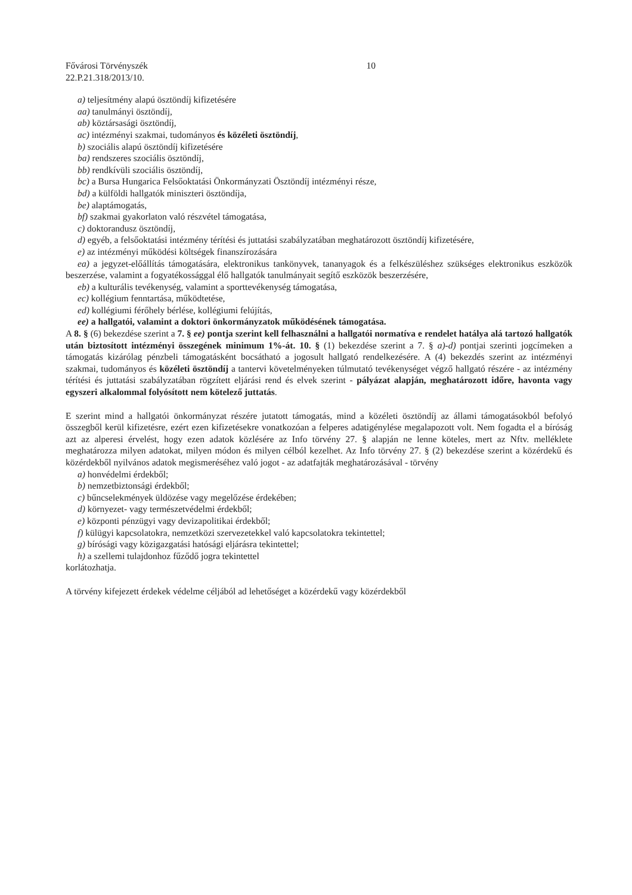Fővárosi Törvényszék
22.P.21.318/2013/10.
10
a) teljesítmény alapú ösztöndíj kifizetésére
aa) tanulmányi ösztöndíj,
ab) köztársasági ösztöndíj,
ac) intézményi szakmai, tudományos és közéleti ösztöndíj,
b) szociális alapú ösztöndíj kifizetésére
ba) rendszeres szociális ösztöndíj,
bb) rendkívüli szociális ösztöndíj,
bc) a Bursa Hungarica Felsőoktatási Önkormányzati Ösztöndíj intézményi része,
bd) a külföldi hallgatók miniszteri ösztöndíja,
be) alaptámogatás,
bf) szakmai gyakorlaton való részvétel támogatása,
c) doktorandusz ösztöndíj,
d) egyéb, a felsőoktatási intézmény térítési és juttatási szabályzatában meghatározott ösztöndíj kifizetésére,
e) az intézményi működési költségek finanszírozására
ea) a jegyzet-előállítás támogatására, elektronikus tankönyvek, tananyagok és a felkészüléshez szükséges elektronikus eszközök beszerzése, valamint a fogyatékossággal élő hallgatók tanulmányait segítő eszközök beszerzésére,
eb) a kulturális tevékenység, valamint a sporttevékenység támogatása,
ec) kollégium fenntartása, működtetése,
ed) kollégiumi férőhely bérlése, kollégiumi felújítás,
ee) a hallgatói, valamint a doktori önkormányzatok működésének támogatása.
A 8. § (6) bekezdése szerint a 7. § ee) pontja szerint kell felhasználni a hallgatói normatíva e rendelet hatálya alá tartozó hallgatók után biztosított intézményi összegének minimum 1%-át. 10. § (1) bekezdése szerint a 7. § a)-d) pontjai szerinti jogcímeken a támogatás kizárólag pénzbeli támogatásként bocsátható a jogosult hallgató rendelkezésére. A (4) bekezdés szerint az intézményi szakmai, tudományos és közéleti ösztöndíj a tantervi követelményeken túlmutató tevékenységet végző hallgató részére - az intézmény térítési és juttatási szabályzatában rögzített eljárási rend és elvek szerint - pályázat alapján, meghatározott időre, havonta vagy egyszeri alkalommal folyósított nem kötelező juttatás.
E szerint mind a hallgatói önkormányzat részére jutatott támogatás, mind a közéleti ösztöndíj az állami támogatásokból befolyó összegből kerül kifizetésre, ezért ezen kifizetésekre vonatkozóan a felperes adatigénylése megalapozott volt. Nem fogadta el a bíróság azt az alperesi érvelést, hogy ezen adatok közlésére az Info törvény 27. § alapján ne lenne köteles, mert az Nftv. melléklete meghatározza milyen adatokat, milyen módon és milyen célból kezelhet. Az Info törvény 27. § (2) bekezdése szerint a közérdekű és közérdekből nyilvános adatok megismeréséhez való jogot - az adatfajták meghatározásával - törvény
a) honvédelmi érdekből;
b) nemzetbiztonsági érdekből;
c) bűncselekmények üldözése vagy megelőzése érdekében;
d) környezet- vagy természetvédelmi érdekből;
e) központi pénzügyi vagy devizapolitikai érdekből;
f) külügyi kapcsolatokra, nemzetközi szervezetekkel való kapcsolatokra tekintettel;
g) bírósági vagy közigazgatási hatósági eljárásra tekintettel;
h) a szellemi tulajdonhoz fűződő jogra tekintettel
korlátozhatja.
A törvény kifejezett érdekek védelme céljából ad lehetőséget a közérdekű vagy közérdekből